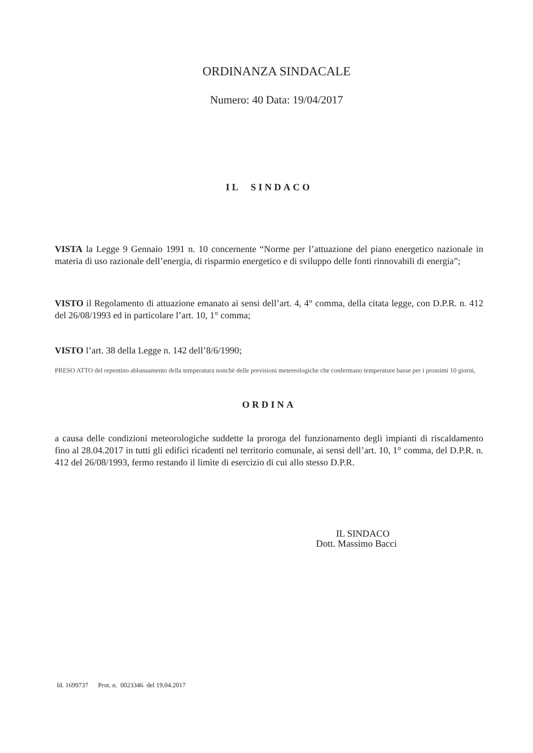ORDINANZA SINDACALE
Numero: 40 Data: 19/04/2017
IL SINDACO
VISTA la Legge 9 Gennaio 1991 n. 10 concernente “Norme per l’attuazione del piano energetico nazionale in materia di uso razionale dell’energia, di risparmio energetico e di sviluppo delle fonti rinnovabili di energia”;
VISTO il Regolamento di attuazione emanato ai sensi dell’art. 4, 4° comma, della citata legge, con D.P.R. n. 412 del 26/08/1993 ed in particolare l’art. 10, 1° comma;
VISTO l’art. 38 della Legge n. 142 dell’8/6/1990;
PRESO ATTO del repentino abbassamento della temperatura nonchè delle previsioni metereologiche che confermano temperature basse per i prossimi 10 giorni,
ORDINA
a causa delle condizioni meteorologiche suddette la proroga del funzionamento degli impianti di riscaldamento fino al 28.04.2017 in tutti gli edifici ricadenti nel territorio comunale, ai sensi dell’art. 10, 1° comma, del D.P.R. n. 412 del 26/08/1993, fermo restando il limite di esercizio di cui allo stesso D.P.R.
IL SINDACO
Dott. Massimo Bacci
Id. 1699737 Prot. n. 0023346 del 19.04.2017